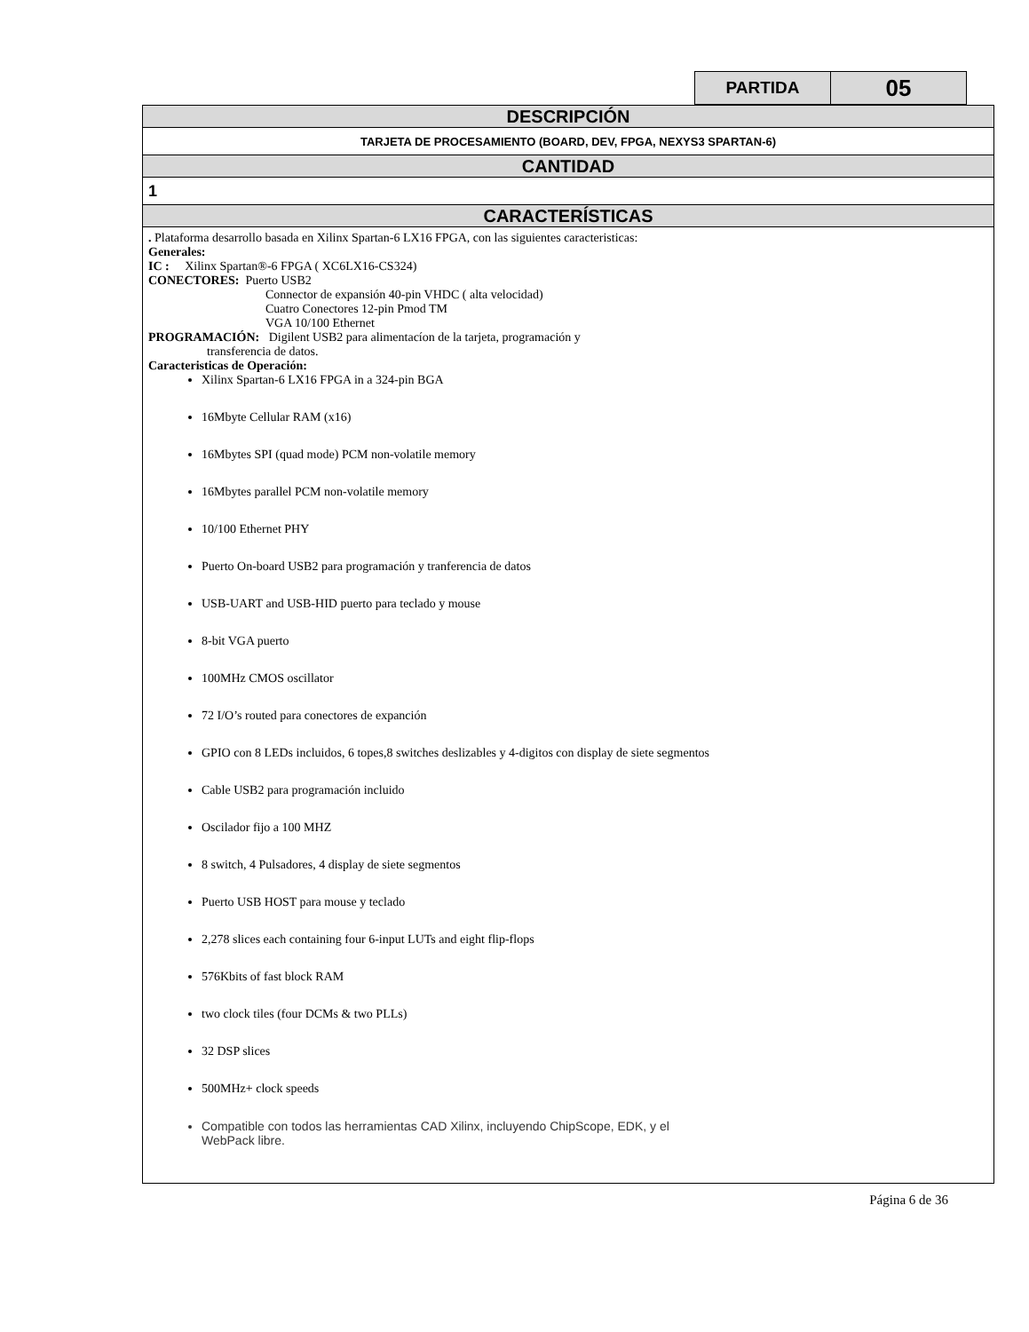| PARTIDA | 05 |
| DESCRIPCIÓN |
| TARJETA DE PROCESAMIENTO (BOARD, DEV, FPGA, NEXYS3 SPARTAN-6) |
| CANTIDAD |
| 1 |
| CARACTERÍSTICAS |
| . Plataforma desarrollo basada en Xilinx Spartan-6 LX16 FPGA, con las siguientes caracteristicas: Generales: IC : Xilinx Spartan®-6 FPGA ( XC6LX16-CS324) CONECTORES: Puerto USB2 Connector de expansión 40-pin VHDC ( alta velocidad) Cuatro Conectores 12-pin Pmod TM VGA 10/100 Ethernet PROGRAMACIÓN: Digilent USB2 para alimentacíon de la tarjeta, programación y transferencia de datos. Caracteristicas de Operación: Xilinx Spartan-6 LX16 FPGA in a 324-pin BGA 16Mbyte Cellular RAM (x16) 16Mbytes SPI (quad mode) PCM non-volatile memory 16Mbytes parallel PCM non-volatile memory 10/100 Ethernet PHY Puerto On-board USB2 para programación y tranferencia de datos USB-UART and USB-HID puerto para teclado y mouse 8-bit VGA puerto 100MHz CMOS oscillator 72 I/O’s routed para conectores de expanción GPIO con 8 LEDs incluidos, 6 topes,8 switches deslizables y 4-digitos con display de siete segmentos Cable USB2 para programación incluido Oscilador fijo a 100 MHZ 8 switch, 4 Pulsadores, 4 display de siete segmentos Puerto USB HOST para mouse y teclado 2,278 slices each containing four 6-input LUTs and eight flip-flops 576Kbits of fast block RAM two clock tiles (four DCMs & two PLLs) 32 DSP slices 500MHz+ clock speeds Compatible con todos las herramientas CAD Xilinx, incluyendo ChipScope, EDK, y el WebPack libre. |
Página 6 de 36